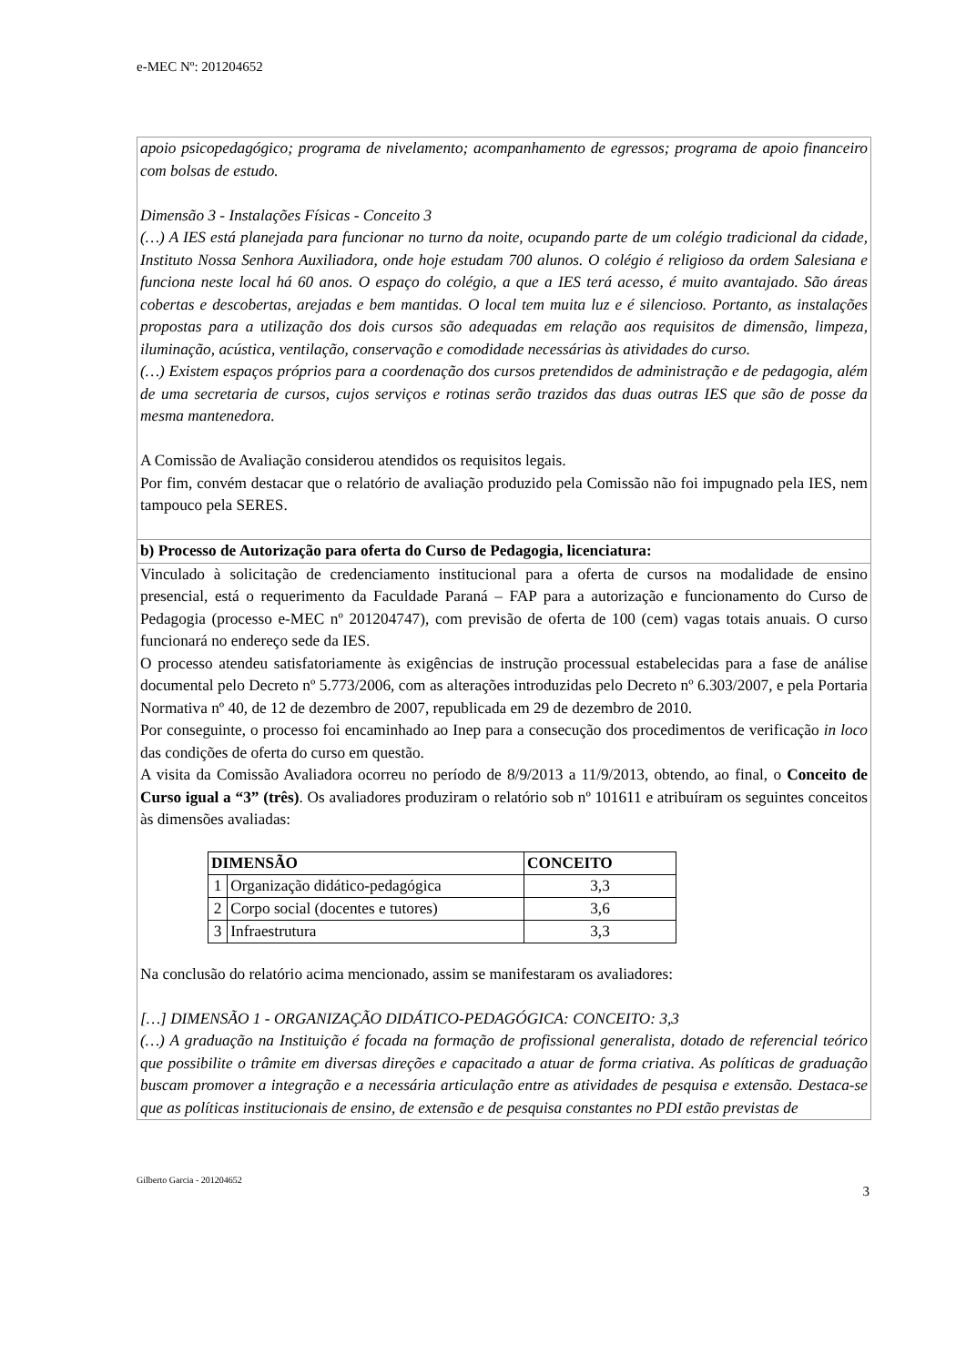e-MEC Nº: 201204652
apoio psicopedagógico; programa de nivelamento; acompanhamento de egressos; programa de apoio financeiro com bolsas de estudo.
Dimensão 3 - Instalações Físicas - Conceito 3
(…) A IES está planejada para funcionar no turno da noite, ocupando parte de um colégio tradicional da cidade, Instituto Nossa Senhora Auxiliadora, onde hoje estudam 700 alunos. O colégio é religioso da ordem Salesiana e funciona neste local há 60 anos. O espaço do colégio, a que a IES terá acesso, é muito avantajado. São áreas cobertas e descobertas, arejadas e bem mantidas. O local tem muita luz e é silencioso. Portanto, as instalações propostas para a utilização dos dois cursos são adequadas em relação aos requisitos de dimensão, limpeza, iluminação, acústica, ventilação, conservação e comodidade necessárias às atividades do curso.
(…) Existem espaços próprios para a coordenação dos cursos pretendidos de administração e de pedagogia, além de uma secretaria de cursos, cujos serviços e rotinas serão trazidos das duas outras IES que são de posse da mesma mantenedora.
A Comissão de Avaliação considerou atendidos os requisitos legais.
Por fim, convém destacar que o relatório de avaliação produzido pela Comissão não foi impugnado pela IES, nem tampouco pela SERES.
b) Processo de Autorização para oferta do Curso de Pedagogia, licenciatura:
Vinculado à solicitação de credenciamento institucional para a oferta de cursos na modalidade de ensino presencial, está o requerimento da Faculdade Paraná – FAP para a autorização e funcionamento do Curso de Pedagogia (processo e-MEC nº 201204747), com previsão de oferta de 100 (cem) vagas totais anuais. O curso funcionará no endereço sede da IES.
O processo atendeu satisfatoriamente às exigências de instrução processual estabelecidas para a fase de análise documental pelo Decreto nº 5.773/2006, com as alterações introduzidas pelo Decreto nº 6.303/2007, e pela Portaria Normativa nº 40, de 12 de dezembro de 2007, republicada em 29 de dezembro de 2010.
Por conseguinte, o processo foi encaminhado ao Inep para a consecução dos procedimentos de verificação in loco das condições de oferta do curso em questão.
A visita da Comissão Avaliadora ocorreu no período de 8/9/2013 a 11/9/2013, obtendo, ao final, o Conceito de Curso igual a “3” (três). Os avaliadores produziram o relatório sob nº 101611 e atribuíram os seguintes conceitos às dimensões avaliadas:
| DIMENSÃO | | CONCEITO |
| --- | --- | --- |
| 1 | Organização didático-pedagógica | 3,3 |
| 2 | Corpo social (docentes e tutores) | 3,6 |
| 3 | Infraestrutura | 3,3 |
Na conclusão do relatório acima mencionado, assim se manifestaram os avaliadores:
[…] DIMENSÃO 1 - ORGANIZAÇÃO DIDÁTICO-PEDAGÓGICA: CONCEITO: 3,3
(…) A graduação na Instituição é focada na formação de profissional generalista, dotado de referencial teórico que possibilite o trâmite em diversas direções e capacitado a atuar de forma criativa. As políticas de graduação buscam promover a integração e a necessária articulação entre as atividades de pesquisa e extensão. Destaca-se que as políticas institucionais de ensino, de extensão e de pesquisa constantes no PDI estão previstas de
Gilberto Garcia - 201204652 3